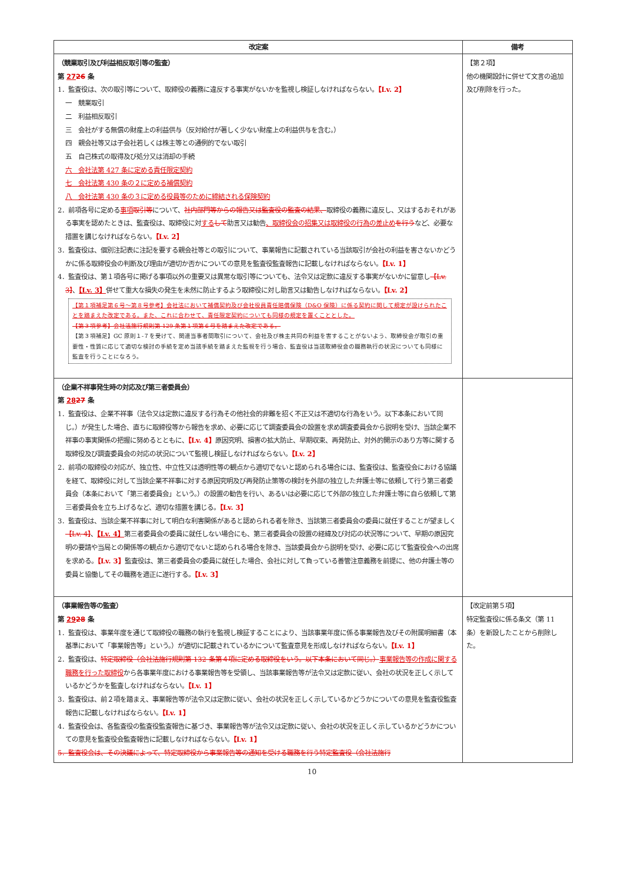| 改定案 | 備考 |
| --- | --- |
| （競業取引及び利益相反取引等の監査） 第 27 26 条 1．監査役は、次の取引等について、取締役の義務に違反する事実がないかを監視し検証しなければならない。 【Lv. 2】 一 競業取引 二 利益相反取引 三 会社がする無償の財産上の利益供与（反対給付が著しく少ない財産上の利益供与を含む。） 四 親会社等又は子会社若しくは株主等との通例的でない取引 五 自己株式の取得及び処分又は消却の手続 六 会社法第 427 条に定める責任限定契約 七 会社法第 430 条の２に定める補償契約 八 会社法第 430 条の３に定める役員等のために締結される保険契約 2．前項各号に定める 事項 取引等 について、 社内部門等からの報告又は監査役の監査の結果、 取締役の義務に違反し、又はするおそれがある事実を認めたときは、監査役は、取締役に対 する して 助言又は勧告 、取締役会の招集又は取締役の行為の差止め を行う など、必要な措置を講じなければならない。 【Lv. 2】 3．監査役は、個別注記表に注記を要する親会社等との取引について、事業報告に記載されている当該取引が会社の利益を害さないかどうかに係る取締役会の判断及び理由が適切か否かについての意見を監査役監査報告に記載しなければならない。 【Lv. 1】 4．監査役は、第１項各号に掲げる事項以外の重要又は異常な取引等についても、法令又は定款に違反する事実がないかに留意し 【Lv. 3】 、 【Lv. 3】 併せて重大な損失の発生を未然に防止するよう取締役に対し助言又は勧告しなければならない。 【Lv. 2】 【第１項補足第６号～第８号参考】会社法において補償契約及び会社役員責任賠償保険（D&O 保険）に係る契約に関して規定が設けられたことを踏まえた改定である。また、これに合わせて、責任限定契約についても同様の規定を置くこととした。 【第３項参考】会社法施行規則第 129 条第１項第６号を踏まえた改定である。 【第３項補足】GC 原則１-７を受けて、関連当事者間取引について、会社及び株主共同の利益を害することがないよう、取締役会が取引の重要性・性質に応じて適切な検討の手続を定め当該手続を踏まえた監視を行う場合、監査役は当該取締役会の職務執行の状況についても同様に監査を行うことになろう。 | 【第２項】 他の機関設計に併せて文言の追加及び削除を行った。 |
| （企業不祥事発生時の対応及び第三者委員会） 第 28 27 条 1．監査役は、企業不祥事（法令又は定款に違反する行為その他社会的非難を招く不正又は不適切な行為をいう。以下本条において同じ。）が発生した場合、直ちに取締役等から報告を求め、必要に応じて調査委員会の設置を求め調査委員会から説明を受け、当該企業不祥事の事実関係の把握に努めるとともに、 【Lv. 4】 原因究明、損害の拡大防止、早期収束、再発防止、対外的開示のあり方等に関する取締役及び調査委員会の対応の状況について監視し検証しなければならない。 【Lv. 2】 2．前項の取締役の対応が、独立性、中立性又は透明性等の観点から適切でないと認められる場合には、監査役は、監査役会における協議を経て、取締役に対して当該企業不祥事に対する原因究明及び再発防止策等の検討を外部の独立した弁護士等に依頼して行う第三者委員会（本条において「第三者委員会」という。）の設置の勧告を行い、あるいは必要に応じて外部の独立した弁護士等に自ら依頼して第三者委員会を立ち上げるなど、適切な措置を講じる。 【Lv. 3】 3．監査役は、当該企業不祥事に対して明白な利害関係があると認められる者を除き、当該第三者委員会の委員に就任することが望ましく 【Lv. 4】 、 【Lv. 4】 第三者委員会の委員に就任しない場合にも、第三者委員会の設置の経緯及び対応の状況等について、早期の原因究明の要請や当局との関係等の観点から適切でないと認められる場合を除き、当該委員会から説明を受け、必要に応じて監査役会への出席を求める。 【Lv. 3】 監査役は、第三者委員会の委員に就任した場合、会社に対して負っている善管注意義務を前提に、他の弁護士等の委員と協働してその職務を適正に遂行する。 【Lv. 3】 | |
| （事業報告等の監査） 第 29 28 条 1．監査役は、事業年度を通じて取締役の職務の執行を監視し検証することにより、当該事業年度に係る事業報告及びその附属明細書（本基準において「事業報告等」という。）が適切に記載されているかについて監査意見を形成しなければならない。 【Lv. 1】 2．監査役は、 特定取締役（会社法施行規則第 132 条第４項に定める取締役をいう。以下本条において同じ。） 事業報告等の作成に関する職務を行った取締役 から各事業年度における事業報告等を受領し、当該事業報告等が法令又は定款に従い、会社の状況を正しく示しているかどうかを監査しなければならない。 【Lv. 1】 3．監査役は、前２項を踏まえ、事業報告等が法令又は定款に従い、会社の状況を正しく示しているかどうかについての意見を監査役監査報告に記載しなければならない。 【Lv. 1】 4．監査役会は、各監査役の監査役監査報告に基づき、事業報告等が法令又は定款に従い、会社の状況を正しく示しているかどうかについての意見を監査役会監査報告に記載しなければならない。 【Lv. 1】 5．監査役会は、その決議によって、特定取締役から事業報告等の通知を受ける職務を行う特定監査役（会社法施行 | 【改定前第５項】 特定監査役に係る条文（第 11 条）を新設したことから削除した。 |
10